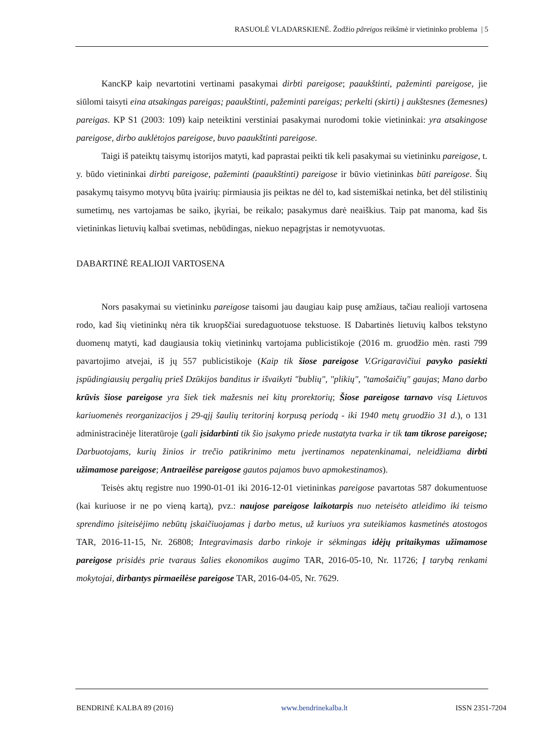RASUOLĖ VLADARSKIENĖ. Žodžio pãreigos reikšmė ir vietininko problema | 5
KancKP kaip nevartotini vertinami pasakymai dirbti pareigose; paaukštinti, pažeminti pareigose, jie siūlomi taisyti eina atsakingas pareigas; paaukštinti, pažeminti pareigas; perkelti (skirti) į aukštesnes (žemesnes) pareigas. KP S1 (2003: 109) kaip neteiktini verstiniai pasakymai nurodomi tokie vietininkai: yra atsakingose pareigose, dirbo auklėtojos pareigose, buvo paaukštinti pareigose.
Taigi iš pateiktų taisymų istorijos matyti, kad paprastai peikti tik keli pasakymai su vietininku pareigose, t. y. būdo vietininkai dirbti pareigose, pažeminti (paaukštinti) pareigose ir būvio vietininkas būti pareigose. Šių pasakymų taisymo motyvų būta įvairių: pirmiausia jis peiktas ne dėl to, kad sistemiškai netinka, bet dėl stilistinių sumetimų, nes vartojamas be saiko, įkyriai, be reikalo; pasakymus darė neaiškius. Taip pat manoma, kad šis vietininkas lietuvių kalbai svetimas, nebūdingas, niekuo nepagrįstas ir nemotyvuotas.
DABARTINĖ REALIOJI VARTOSENA
Nors pasakymai su vietininku pareigose taisomi jau daugiau kaip pusę amžiaus, tačiau realioji vartosena rodo, kad šių vietininkų nėra tik kruopščiai suredaguotuose tekstuose. Iš Dabartinės lietuvių kalbos tekstyno duomenų matyti, kad daugiausia tokių vietininkų vartojama publicistikoje (2016 m. gruodžio mėn. rasti 799 pavartojimo atvejai, iš jų 557 publicistikoje (Kaip tik šiose pareigose V.Grigaravičiui pavyko pasiekti įspūdingiausių pergalių prieš Dzūkijos banditus ir išvaikyti "bublių", "plikių", "tamošaičių" gaujas; Mano darbo krūvis šiose pareigose yra šiek tiek mažesnis nei kitų prorektorių; Šiose pareigose tarnavo visą Lietuvos kariuomenės reorganizacijos į 29-ąjį šaulių teritorinį korpusą periodą - iki 1940 metų gruodžio 31 d.), o 131 administracinėje literatūroje (gali įsidarbinti tik šio įsakymo priede nustatyta tvarka ir tik tam tikrose pareigose; Darbuotojams, kurių žinios ir trečio patikrinimo metu įvertinamos nepatenkinamai, neleidžiama dirbti užimamose pareigose; Antraeilėse pareigose gautos pajamos buvo apmokestinamos).
Teisės aktų registre nuo 1990-01-01 iki 2016-12-01 vietininkas pareigose pavartotas 587 dokumentuose (kai kuriuose ir ne po vieną kartą), pvz.: naujose pareigose laikotarpis nuo neteisėto atleidimo iki teismo sprendimo įsiteisėjimo nebūtų įskaičiuojamas į darbo metus, už kuriuos yra suteikiamos kasmetinės atostogos TAR, 2016-11-15, Nr. 26808; Integravimasis darbo rinkoje ir sėkmingas idėjų pritaikymas užimamose pareigose prisidės prie tvaraus šalies ekonomikos augimo TAR, 2016-05-10, Nr. 11726; Į tarybą renkami mokytojai, dirbantys pirmaeilėse pareigose TAR, 2016-04-05, Nr. 7629.
BENDRINĖ KALBA 89 (2016) www.bendrinekalba.lt ISSN 2351-7204